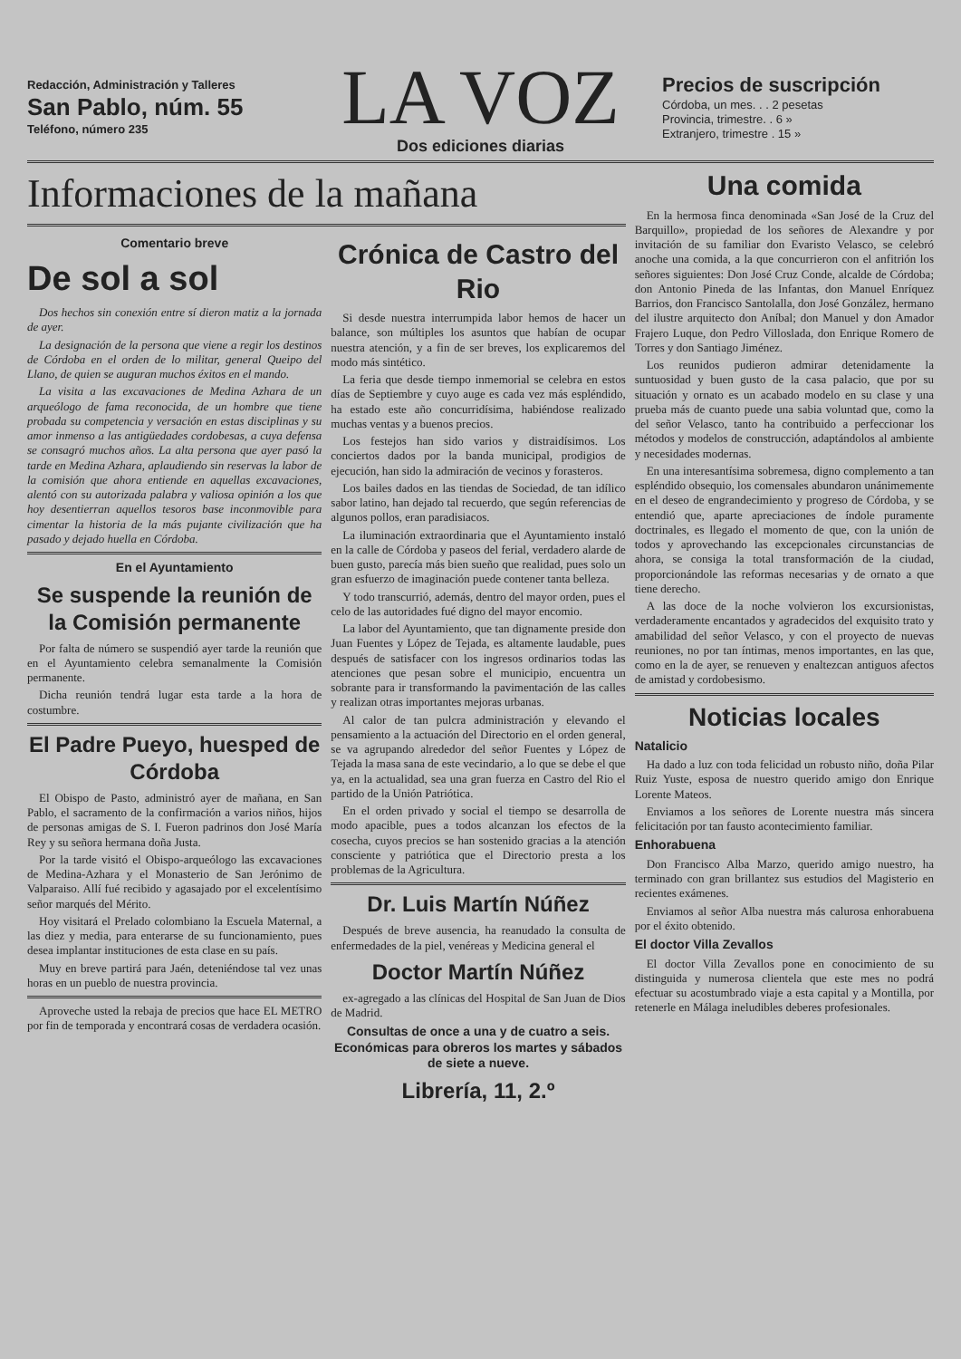Redacción, Administración y Talleres
San Pablo, núm. 55
Teléfono, número 235
LA VOZ
Dos ediciones diarias
Precios de suscripción
Córdoba, un mes. . . 2 pesetas
Provincia, trimestre. . 6 »
Extranjero, trimestre . 15 »
Informaciones de la mañana
Comentario breve
De sol a sol
Dos hechos sin conexión entre sí dieron matiz a la jornada de ayer.
La designación de la persona que viene a regir los destinos de Córdoba en el orden de lo militar, general Queipo del Llano, de quien se auguran muchos éxitos en el mando.
La visita a las excavaciones de Medina Azhara de un arqueólogo de fama reconocida, de un hombre que tiene probada su competencia y versación en estas disciplinas y su amor inmenso a las antigüedades cordobesas, a cuya defensa se consagró muchos años. La alta persona que ayer pasó la tarde en Medina Azhara, aplaudiendo sin reservas la labor de la comisión que ahora entiende en aquellas excavaciones, alentó con su autorizada palabra y valiosa opinión a los que hoy desentierran aquellos tesoros base inconmovible para cimentar la historia de la más pujante civilización que ha pasado y dejado huella en Córdoba.
En el Ayuntamiento
Se suspende la reunión de la Comisión permanente
Por falta de número se suspendió ayer tarde la reunión que en el Ayuntamiento celebra semanalmente la Comisión permanente.
Dicha reunión tendrá lugar esta tarde a la hora de costumbre.
El Padre Pueyo, huesped de Córdoba
El Obispo de Pasto, administró ayer de mañana, en San Pablo, el sacramento de la confirmación a varios niños, hijos de personas amigas de S. I. Fueron padrinos don José María Rey y su señora hermana doña Justa.
Por la tarde visitó el Obispo-arqueólogo las excavaciones de Medina-Azhara y el Monasterio de San Jerónimo de Valparaiso. Allí fué recibido y agasajado por el excelentísimo señor marqués del Mérito.
Hoy visitará el Prelado colombiano la Escuela Maternal, a las diez y media, para enterarse de su funcionamiento, pues desea implantar instituciones de esta clase en su país.
Muy en breve partirá para Jaén, deteniéndose tal vez unas horas en un pueblo de nuestra provincia.
Aproveche usted la rebaja de precios que hace EL METRO por fin de temporada y encontrará cosas de verdadera ocasión.
Crónica de Castro del Rio
Si desde nuestra interrumpida labor hemos de hacer un balance, son múltiples los asuntos que habían de ocupar nuestra atención, y a fin de ser breves, los explicaremos del modo más sintético.
La feria que desde tiempo inmemorial se celebra en estos días de Septiembre y cuyo auge es cada vez más espléndido, ha estado este año concurridísima, habiéndose realizado muchas ventas y a buenos precios.
Los festejos han sido varios y distraidísimos. Los conciertos dados por la banda municipal, prodigios de ejecución, han sido la admiración de vecinos y forasteros.
Los bailes dados en las tiendas de Sociedad, de tan idílico sabor latino, han dejado tal recuerdo, que según referencias de algunos pollos, eran paradisiacos.
La iluminación extraordinaria que el Ayuntamiento instaló en la calle de Córdoba y paseos del ferial, verdadero alarde de buen gusto, parecía más bien sueño que realidad, pues solo un gran esfuerzo de imaginación puede contener tanta belleza.
Y todo transcurrió, además, dentro del mayor orden, pues el celo de las autoridades fué digno del mayor encomio.
La labor del Ayuntamiento, que tan dignamente preside don Juan Fuentes y López de Tejada, es altamente laudable, pues después de satisfacer con los ingresos ordinarios todas las atenciones que pesan sobre el municipio, encuentra un sobrante para ir transformando la pavimentación de las calles y realizan otras importantes mejoras urbanas.
Al calor de tan pulcra administración y elevando el pensamiento a la actuación del Directorio en el orden general, se va agrupando alrededor del señor Fuentes y López de Tejada la masa sana de este vecindario, a lo que se debe el que ya, en la actualidad, sea una gran fuerza en Castro del Rio el partido de la Unión Patriótica.
En el orden privado y social el tiempo se desarrolla de modo apacible, pues a todos alcanzan los efectos de la cosecha, cuyos precios se han sostenido gracias a la atención consciente y patriótica que el Directorio presta a los problemas de la Agricultura.
Dr. Luis Martín Núñez
Después de breve ausencia, ha reanudado la consulta de enfermedades de la piel, venéreas y Medicina general el
Doctor Martín Núñez
ex-agregado a las clínicas del Hospital de San Juan de Dios de Madrid.
Consultas de once a una y de cuatro a seis. Económicas para obreros los martes y sábados de siete a nueve.
Librería, 11, 2.º
Una comida
En la hermosa finca denominada «San José de la Cruz del Barquillo», propiedad de los señores de Alexandre y por invitación de su familiar don Evaristo Velasco, se celebró anoche una comida, a la que concurrieron con el anfitrión los señores siguientes: Don José Cruz Conde, alcalde de Córdoba; don Antonio Pineda de las Infantas, don Manuel Enríquez Barrios, don Francisco Santolalla, don José González, hermano del ilustre arquitecto don Aníbal; don Manuel y don Amador Frajero Luque, don Pedro Villoslada, don Enrique Romero de Torres y don Santiago Jiménez.
Los reunidos pudieron admirar detenidamente la suntuosidad y buen gusto de la casa palacio, que por su situación y ornato es un acabado modelo en su clase y una prueba más de cuanto puede una sabia voluntad que, como la del señor Velasco, tanto ha contribuido a perfeccionar los métodos y modelos de construcción, adaptándolos al ambiente y necesidades modernas.
En una interesantísima sobremesa, digno complemento a tan espléndido obsequio, los comensales abundaron unánimemente en el deseo de engrandecimiento y progreso de Córdoba, y se entendió que, aparte apreciaciones de índole puramente doctrinales, es llegado el momento de que, con la unión de todos y aprovechando las excepcionales circunstancias de ahora, se consiga la total transformación de la ciudad, proporcionándole las reformas necesarias y de ornato a que tiene derecho.
A las doce de la noche volvieron los excursionistas, verdaderamente encantados y agradecidos del exquisito trato y amabilidad del señor Velasco, y con el proyecto de nuevas reuniones, no por tan íntimas, menos importantes, en las que, como en la de ayer, se renueven y enaltezcan antiguos afectos de amistad y cordobesismo.
Noticias locales
Natalicio
Ha dado a luz con toda felicidad un robusto niño, doña Pilar Ruiz Yuste, esposa de nuestro querido amigo don Enrique Lorente Mateos.
Enviamos a los señores de Lorente nuestra más sincera felicitación por tan fausto acontecimiento familiar.
Enhorabuena
Don Francisco Alba Marzo, querido amigo nuestro, ha terminado con gran brillantez sus estudios del Magisterio en recientes exámenes.
Enviamos al señor Alba nuestra más calurosa enhorabuena por el éxito obtenido.
El doctor Villa Zevallos
El doctor Villa Zevallos pone en conocimiento de su distinguida y numerosa clientela que este mes no podrá efectuar su acostumbrado viaje a esta capital y a Montilla, por retenerle en Málaga ineludibles deberes profesionales.